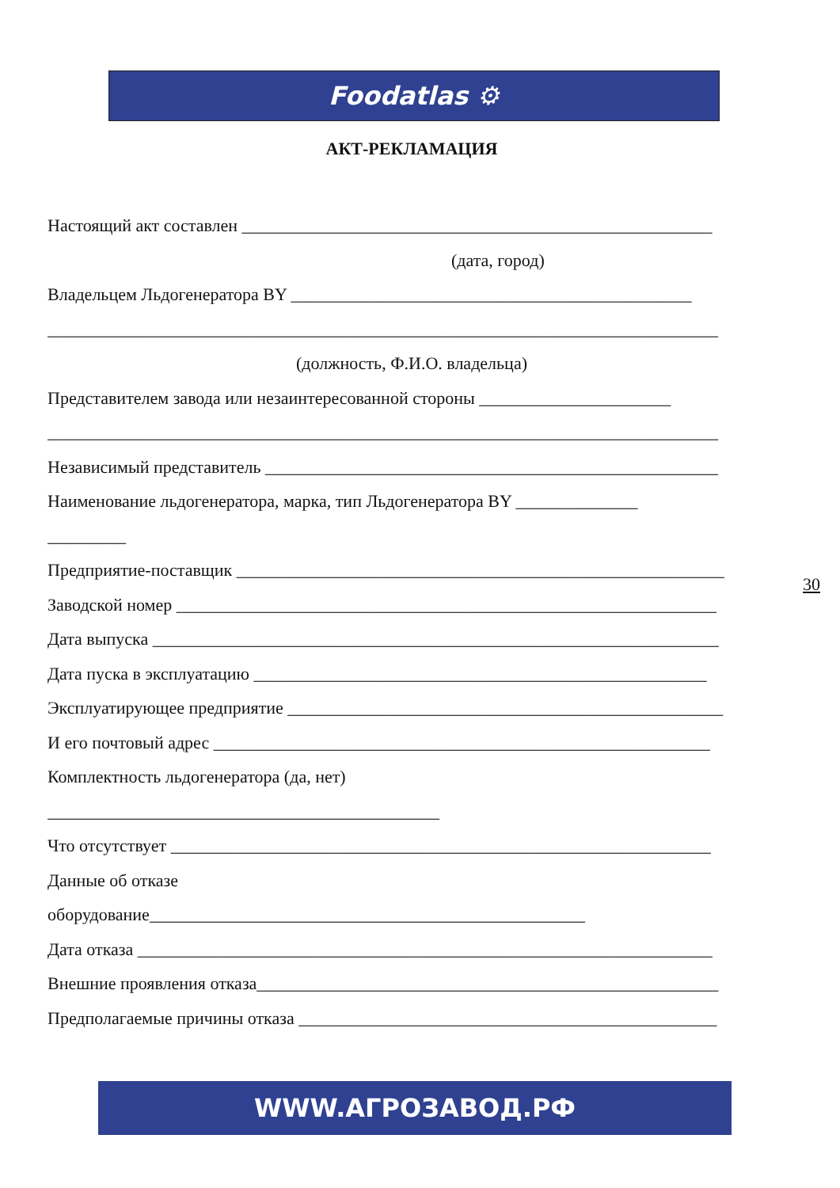Foodatlas ⚙
АКТ-РЕКЛАМАЦИЯ
Настоящий акт составлен ______________________________________________________
(дата, город)
Владельцем Льдогенератора BY ______________________________________________
_____________________________________________________________________________
(должность, Ф.И.О. владельца)
Представителем завода или незаинтересованной стороны ______________________
_____________________________________________________________________________
Независимый представитель ____________________________________________________
Наименование льдогенератора, марка, тип Льдогенератора BY ______________
_________
Предприятие-поставщик ________________________________________________________
Заводской номер ______________________________________________________________
Дата выпуска _________________________________________________________________
Дата пуска в эксплуатацию ____________________________________________________
Эксплуатирующее предприятие __________________________________________________
И его почтовый адрес _________________________________________________________
Комплектность льдогенератора (да, нет)
_____________________________________________
Что отсутствует ______________________________________________________________
Данные об отказе
оборудование__________________________________________________
Дата отказа __________________________________________________________________
Внешние проявления отказа_____________________________________________________
Предполагаемые причины отказа ________________________________________________
30
WWW.АГРОЗАВОД.РФ